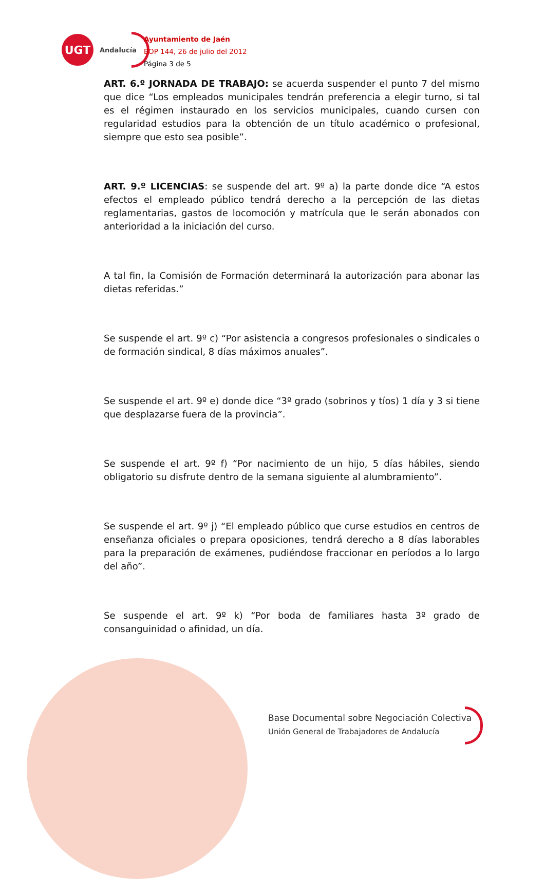UGT
Andalucía
Ayuntamiento de Jaén
BOP 144, 26 de julio del 2012
Página 3 de 5
ART. 6.º JORNADA DE TRABAJO: se acuerda suspender el punto 7 del mismo que dice “Los empleados municipales tendrán preferencia a elegir turno, si tal es el régimen instaurado en los servicios municipales, cuando cursen con regularidad estudios para la obtención de un título académico o profesional, siempre que esto sea posible”.
ART. 9.º LICENCIAS: se suspende del art. 9º a) la parte donde dice “A estos efectos el empleado público tendrá derecho a la percepción de las dietas reglamentarias, gastos de locomoción y matrícula que le serán abonados con anterioridad a la iniciación del curso.
A tal fin, la Comisión de Formación determinará la autorización para abonar las dietas referidas.”
Se suspende el art. 9º c) “Por asistencia a congresos profesionales o sindicales o de formación sindical, 8 días máximos anuales”.
Se suspende el art. 9º e) donde dice “3º grado (sobrinos y tíos) 1 día y 3 si tiene que desplazarse fuera de la provincia”.
Se suspende el art. 9º f) “Por nacimiento de un hijo, 5 días hábiles, siendo obligatorio su disfrute dentro de la semana siguiente al alumbramiento”.
Se suspende el art. 9º j) “El empleado público que curse estudios en centros de enseñanza oficiales o prepara oposiciones, tendrá derecho a 8 días laborables para la preparación de exámenes, pudiéndose fraccionar en períodos a lo largo del año”.
Se suspende el art. 9º k) “Por boda de familiares hasta 3º grado de consanguinidad o afinidad, un día.
Base Documental sobre Negociación Colectiva
Unión General de Trabajadores de Andalucía